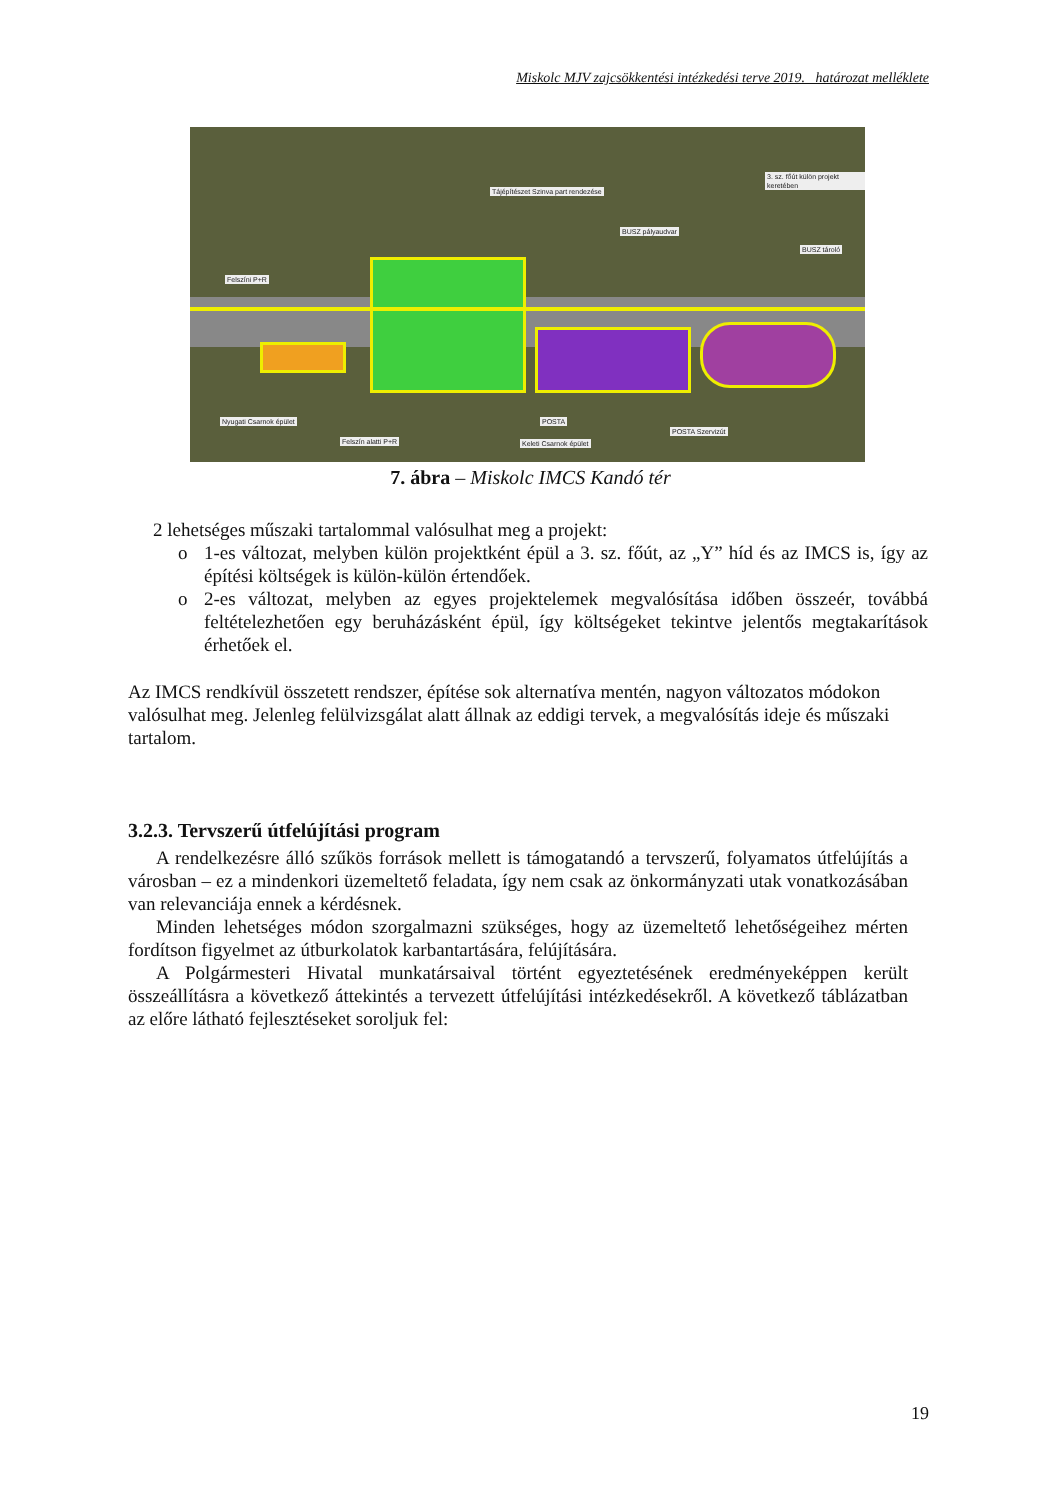Miskolc MJV zajcsökkentési intézkedési terve 2019. határozat melléklete
Felszíni P+R
Tájépítészet Szinva part rendezése
BUSZ pályaudvar
3. sz. főút külön projekt keretében
BUSZ tároló
Nyugati Csarnok épület
Felszín alatti P+R
POSTA
Keleti Csarnok épület
POSTA Szervizút
7. ábra – Miskolc IMCS Kandó tér
2 lehetséges műszaki tartalommal valósulhat meg a projekt:
o 1-es változat, melyben külön projektként épül a 3. sz. főút, az „Y” híd és az IMCS is, így az építési költségek is külön-külön értendőek.
o 2-es változat, melyben az egyes projektelemek megvalósítása időben összeér, továbbá feltételezhetően egy beruházásként épül, így költségeket tekintve jelentős megtakarítások érhetőek el.
Az IMCS rendkívül összetett rendszer, építése sok alternatíva mentén, nagyon változatos módokon valósulhat meg. Jelenleg felülvizsgálat alatt állnak az eddigi tervek, a megvalósítás ideje és műszaki tartalom.
3.2.3. Tervszerű útfelújítási program
A rendelkezésre álló szűkös források mellett is támogatandó a tervszerű, folyamatos útfelújítás a városban – ez a mindenkori üzemeltető feladata, így nem csak az önkormányzati utak vonatkozásában van relevanciája ennek a kérdésnek.
Minden lehetséges módon szorgalmazni szükséges, hogy az üzemeltető lehetőségeihez mérten fordítson figyelmet az útburkolatok karbantartására, felújítására.
A Polgármesteri Hivatal munkatársaival történt egyeztetésének eredményeképpen került összeállításra a következő áttekintés a tervezett útfelújítási intézkedésekről. A következő táblázatban az előre látható fejlesztéseket soroljuk fel:
19